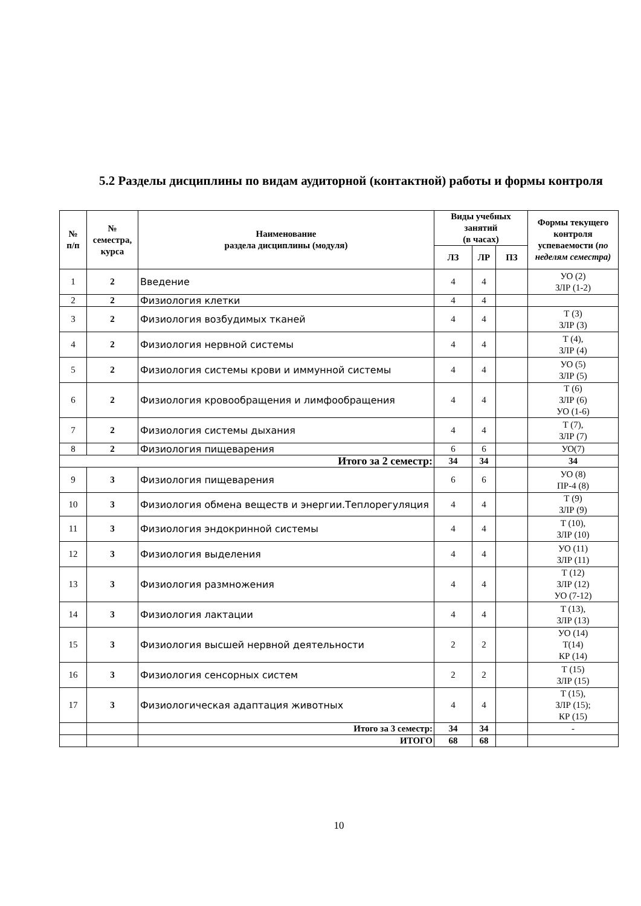5.2 Разделы дисциплины по видам аудиторной (контактной) работы и формы контроля
| № п/п | № семестра, курса | Наименование раздела дисциплины (модуля) | Виды учебных занятий (в часах) | | | Формы текущего контроля успеваемости ( по неделям семестра) |
| --- | --- | --- | --- | --- | --- | --- |
| | | | ЛЗ | ЛР | ПЗ | |
| 1 | 2 | Введение | 4 | 4 | | УО (2) ЗЛР (1-2) |
| 2 | 2 | Физиология клетки | 4 | 4 | | |
| 3 | 2 | Физиология возбудимых тканей | 4 | 4 | | Т (3) ЗЛР (3) |
| 4 | 2 | Физиология нервной системы | 4 | 4 | | Т (4), ЗЛР (4) |
| 5 | 2 | Физиология системы крови и иммунной системы | 4 | 4 | | УО (5) ЗЛР (5) |
| 6 | 2 | Физиология кровообращения и лимфообращения | 4 | 4 | | Т (6) ЗЛР (6) УО (1-6) |
| 7 | 2 | Физиология системы дыхания | 4 | 4 | | Т (7), ЗЛР (7) |
| 8 | 2 | Физиология пищеварения | 6 | 6 | | УО(7) |
| Итого за 2 семестр: | | | 34 | 34 | | 34 |
| 9 | 3 | Физиология пищеварения | 6 | 6 | | УО (8) ПР-4 (8) |
| 10 | 3 | Физиология обмена веществ и энергии.Теплорегуляция | 4 | 4 | | Т (9) ЗЛР (9) |
| 11 | 3 | Физиология эндокринной системы | 4 | 4 | | Т (10), ЗЛР (10) |
| 12 | 3 | Физиология выделения | 4 | 4 | | УО (11) ЗЛР (11) |
| 13 | 3 | Физиология размножения | 4 | 4 | | Т (12) ЗЛР (12) УО (7-12) |
| 14 | 3 | Физиология лактации | 4 | 4 | | Т (13), ЗЛР (13) |
| 15 | 3 | Физиология высшей нервной деятельности | 2 | 2 | | УО (14) Т(14) КР (14) |
| 16 | 3 | Физиология сенсорных систем | 2 | 2 | | Т (15) ЗЛР (15) |
| 17 | 3 | Физиологическая адаптация животных | 4 | 4 | | Т (15), ЗЛР (15); КР (15) |
| | | Итого за 3 семестр: | 34 | 34 | | - |
| | | ИТОГО | 68 | 68 | | |
10